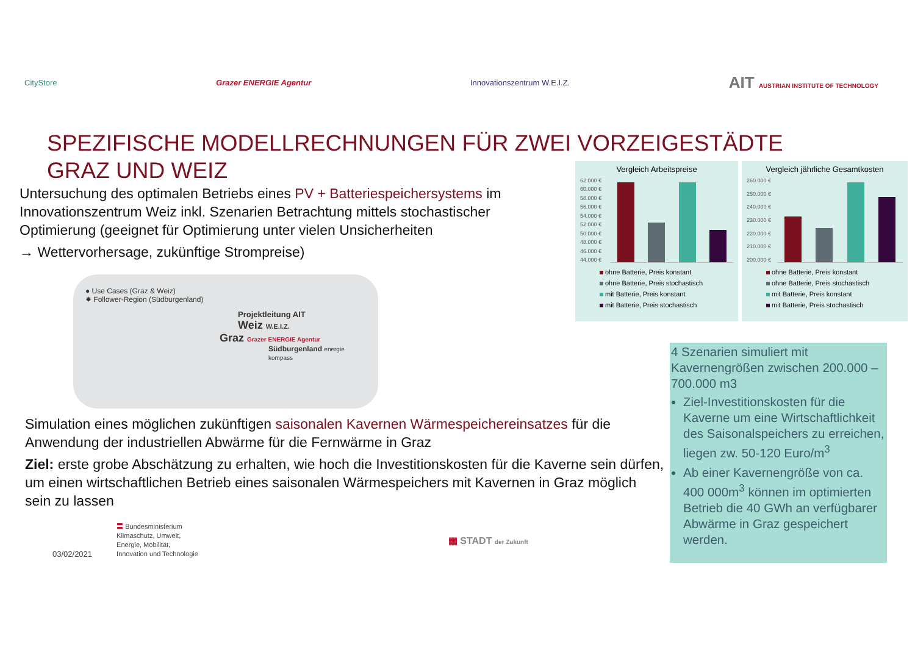CityStore Grazer ENERGIE Agentur Innovationszentrum W.E.I.Z. AIT AUSTRIAN INSTITUTE OF TECHNOLOGY
SPEZIFISCHE MODELLRECHNUNGEN FÜR ZWEI VORZEIGESTÄDTE
GRAZ UND WEIZ
Untersuchung des optimalen Betriebs eines PV + Batteriespeichersystems im Innovationszentrum Weiz inkl. Szenarien Betrachtung mittels stochastischer Optimierung (geeignet für Optimierung unter vielen Unsicherheiten
→ Wettervorhersage, zukünftige Strompreise)
Vergleich Arbeitspreise
62.000 €
60.000 €
58.000 €
56.000 €
54.000 €
52.000 €
50.000 €
48.000 €
46.000 €
44.000 €
ohne Batterie, Preis konstant
ohne Batterie, Preis stochastisch
mit Batterie, Preis konstant
mit Batterie, Preis stochastisch
Vergleich jährliche Gesamtkosten
260.000 €
250.000 €
240.000 €
230.000 €
220.000 €
210.000 €
200.000 €
ohne Batterie, Preis konstant
ohne Batterie, Preis stochastisch
mit Batterie, Preis konstant
mit Batterie, Preis stochastisch
● Use Cases (Graz & Weiz)
✸ Follower-Region (Südburgenland)
Projektleitung AIT
Weiz W.E.I.Z.
Graz Grazer ENERGIE Agentur
Südburgenland energie kompass
Simulation eines möglichen zukünftigen saisonalen Kavernen Wärmespeichereinsatzes für die Anwendung der industriellen Abwärme für die Fernwärme in Graz
Ziel: erste grobe Abschätzung zu erhalten, wie hoch die Investitionskosten für die Kaverne sein dürfen, um einen wirtschaftlichen Betrieb eines saisonalen Wärmespeichers mit Kavernen in Graz möglich sein zu lassen
4 Szenarien simuliert mit Kavernengrößen zwischen 200.000 – 700.000 m3
Ziel-Investitionskosten für die Kaverne um eine Wirtschaftlichkeit des Saisonalspeichers zu erreichen, liegen zw. 50-120 Euro/m<sup>3</sup>
Ab einer Kavernengröße von ca. 400 000m<sup>3</sup> können im optimierten Betrieb die 40 GWh an verfügbarer Abwärme in Graz gespeichert werden.
03/02/2021 〓 Bundesministerium
Klimaschutz, Umwelt,
Energie, Mobilität,
Innovation und Technologie ▦ STADT der Zukunft